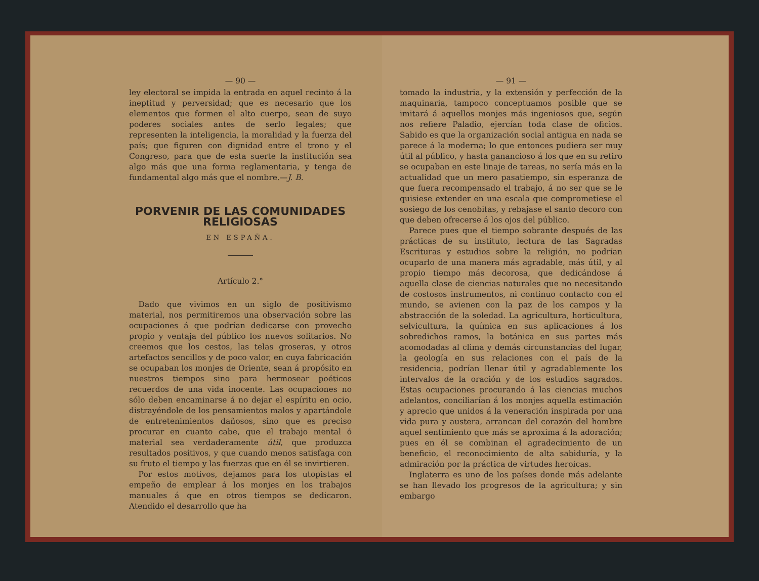— 90 —
ley electoral se impida la entrada en aquel recinto á la ineptitud y perversidad; que es necesario que los elementos que formen el alto cuerpo, sean de suyo poderes sociales antes de serlo legales; que representen la inteligencia, la moralidad y la fuerza del país; que figuren con dignidad entre el trono y el Congreso, para que de esta suerte la institución sea algo más que una forma reglamentaria, y tenga de fundamental algo más que el nombre.—J. B.
PORVENIR DE LAS COMUNIDADES RELIGIOSAS
EN ESPAÑA.
Artículo 2.°
Dado que vivimos en un siglo de positivismo material, nos permitiremos una observación sobre las ocupaciones á que podrían dedicarse con provecho propio y ventaja del público los nuevos solitarios. No creemos que los cestos, las telas groseras, y otros artefactos sencillos y de poco valor, en cuya fabricación se ocupaban los monjes de Oriente, sean á propósito en nuestros tiempos sino para hermosear poéticos recuerdos de una vida inocente. Las ocupaciones no sólo deben encaminarse á no dejar el espíritu en ocio, distrayéndole de los pensamientos malos y apartándole de entretenimientos dañosos, sino que es preciso procurar en cuanto cabe, que el trabajo mental ó material sea verdaderamente útil, que produzca resultados positivos, y que cuando menos satisfaga con su fruto el tiempo y las fuerzas que en él se invirtieren.
Por estos motivos, dejamos para los utopistas el empeño de emplear á los monjes en los trabajos manuales á que en otros tiempos se dedicaron. Atendido el desarrollo que ha
— 91 —
tomado la industria, y la extensión y perfección de la maquinaria, tampoco conceptuamos posible que se imitará á aquellos monjes más ingeniosos que, según nos refiere Paladio, ejercían toda clase de oficios. Sabido es que la organización social antigua en nada se parece á la moderna; lo que entonces pudiera ser muy útil al público, y hasta ganancioso á los que en su retiro se ocupaban en este linaje de tareas, no sería más en la actualidad que un mero pasatiempo, sin esperanza de que fuera recompensado el trabajo, á no ser que se le quisiese extender en una escala que comprometiese el sosiego de los cenobitas, y rebajase el santo decoro con que deben ofrecerse á los ojos del público.
Parece pues que el tiempo sobrante después de las prácticas de su instituto, lectura de las Sagradas Escrituras y estudios sobre la religión, no podrían ocuparlo de una manera más agradable, más útil, y al propio tiempo más decorosa, que dedicándose á aquella clase de ciencias naturales que no necesitando de costosos instrumentos, ni continuo contacto con el mundo, se avienen con la paz de los campos y la abstracción de la soledad. La agricultura, horticultura, selvicultura, la química en sus aplicaciones á los sobredichos ramos, la botánica en sus partes más acomodadas al clima y demás circunstancias del lugar, la geología en sus relaciones con el país de la residencia, podrían llenar útil y agradablemente los intervalos de la oración y de los estudios sagrados. Estas ocupaciones procurando á las ciencias muchos adelantos, conciliarían á los monjes aquella estimación y aprecio que unidos á la veneración inspirada por una vida pura y austera, arrancan del corazón del hombre aquel sentimiento que más se aproxima á la adoración; pues en él se combinan el agradecimiento de un beneficio, el reconocimiento de alta sabiduría, y la admiración por la práctica de virtudes heroicas.
Inglaterra es uno de los países donde más adelante se han llevado los progresos de la agricultura; y sin embargo